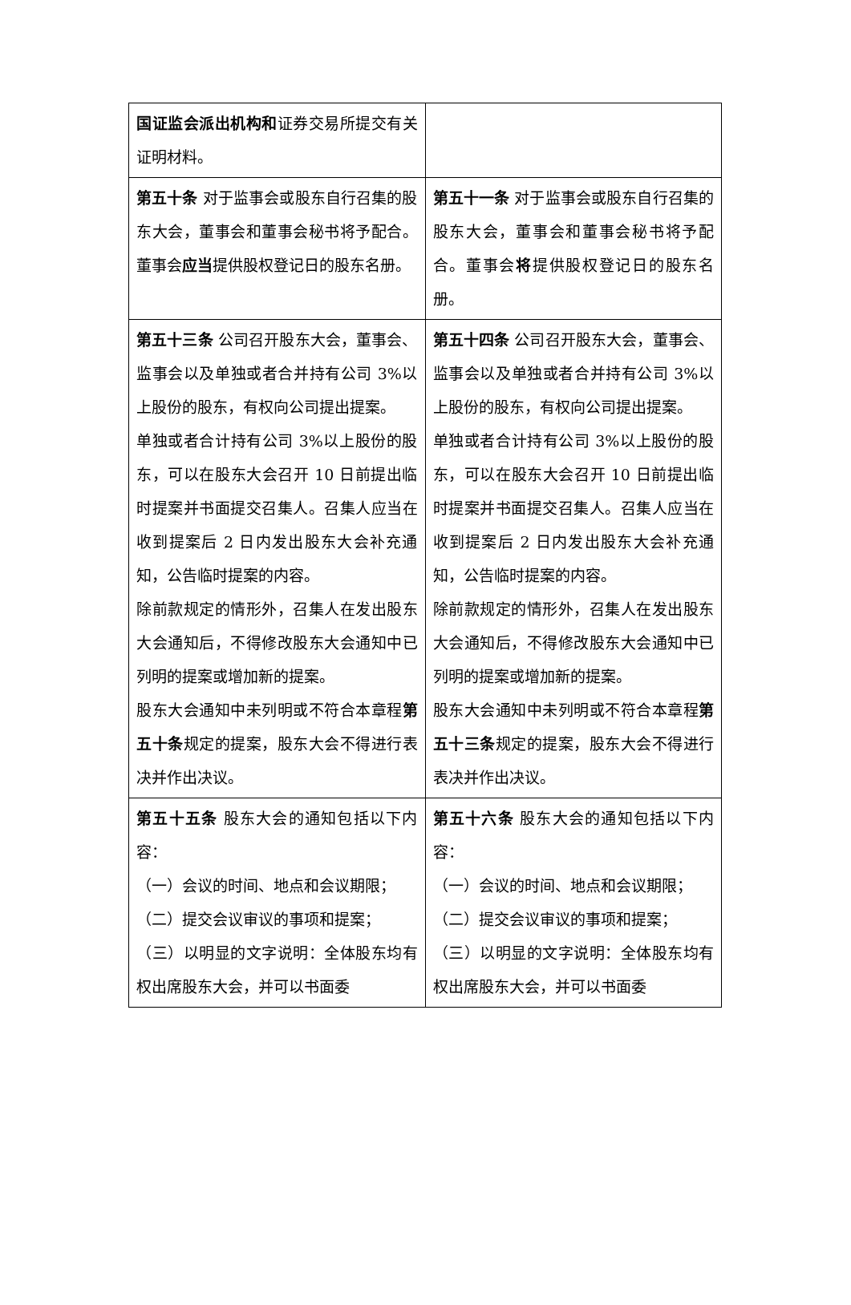| 国证监会派出机构和 证券交易所提交有关证明材料。 | |
| 第五十条 对于监事会或股东自行召集的股东大会，董事会和董事会秘书将予配合。董事会 应当 提供股权登记日的股东名册。 | 第五十一条 对于监事会或股东自行召集的股东大会，董事会和董事会秘书将予配合。董事会 将 提供股权登记日的股东名册。 |
| 第五十三条 公司召开股东大会，董事会、监事会以及单独或者合并持有公司 3%以上股份的股东，有权向公司提出提案。 单独或者合计持有公司 3%以上股份的股东，可以在股东大会召开 10 日前提出临时提案并书面提交召集人。召集人应当在收到提案后 2 日内发出股东大会补充通知，公告临时提案的内容。 除前款规定的情形外，召集人在发出股东大会通知后，不得修改股东大会通知中已列明的提案或增加新的提案。 股东大会通知中未列明或不符合本章程 第五十条 规定的提案，股东大会不得进行表决并作出决议。 | 第五十四条 公司召开股东大会，董事会、监事会以及单独或者合并持有公司 3%以上股份的股东，有权向公司提出提案。 单独或者合计持有公司 3%以上股份的股东，可以在股东大会召开 10 日前提出临时提案并书面提交召集人。召集人应当在收到提案后 2 日内发出股东大会补充通知，公告临时提案的内容。 除前款规定的情形外，召集人在发出股东大会通知后，不得修改股东大会通知中已列明的提案或增加新的提案。 股东大会通知中未列明或不符合本章程 第五十三条 规定的提案，股东大会不得进行表决并作出决议。 |
| 第五十五条 股东大会的通知包括以下内容： （一）会议的时间、地点和会议期限； （二）提交会议审议的事项和提案； （三）以明显的文字说明：全体股东均有权出席股东大会，并可以书面委 | 第五十六条 股东大会的通知包括以下内容： （一）会议的时间、地点和会议期限； （二）提交会议审议的事项和提案； （三）以明显的文字说明：全体股东均有权出席股东大会，并可以书面委 |